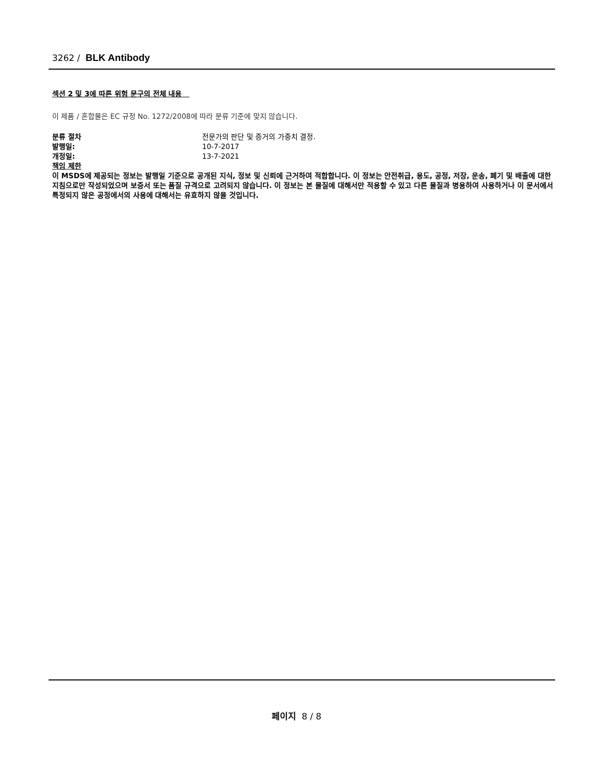3262 / BLK Antibody
섹션 2 및 3에 따른 위험 문구의 전체 내용
이 제품 / 혼합물은 EC 규정 No. 1272/2008에 따라 분류 기준에 맞지 않습니다.
분류 절차 전문가의 판단 및 증거의 가중치 결정.
발행일: 10-7-2017
개정일: 13-7-2021
책임 제한
이 MSDS에 제공되는 정보는 발행일 기준으로 공개된 지식, 정보 및 신뢰에 근거하여 적합합니다. 이 정보는 안전취급, 용도, 공정, 저장, 운송, 폐기 및 배출에 대한 지침으로만 작성되었으며 보증서 또는 품질 규격으로 고려되지 않습니다. 이 정보는 본 물질에 대해서만 적용할 수 있고 다른 물질과 병용하여 사용하거나 이 문서에서 특정되지 않은 공정에서의 사용에 대해서는 유효하지 않을 것입니다.
페이지 8 / 8